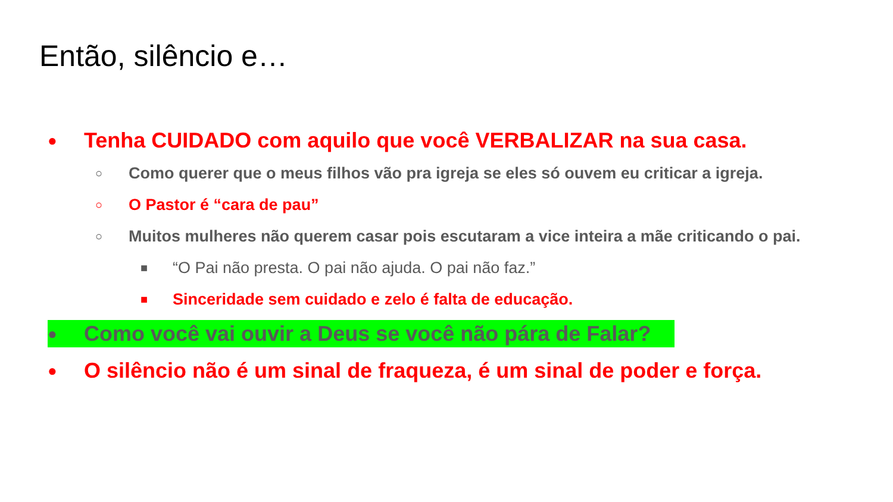Então, silêncio e…
● Tenha CUIDADO com aquilo que você VERBALIZAR na sua casa.
○ Como querer que o meus filhos vão pra igreja se eles só ouvem eu criticar a igreja.
○ O Pastor é “cara de pau”
○ Muitos mulheres não querem casar pois escutaram a vice inteira a mãe criticando o pai.
■ “O Pai não presta. O pai não ajuda. O pai não faz.”
■ Sinceridade sem cuidado e zelo é falta de educação.
● Como você vai ouvir a Deus se você não pára de Falar?
● O silêncio não é um sinal de fraqueza, é um sinal de poder e força.